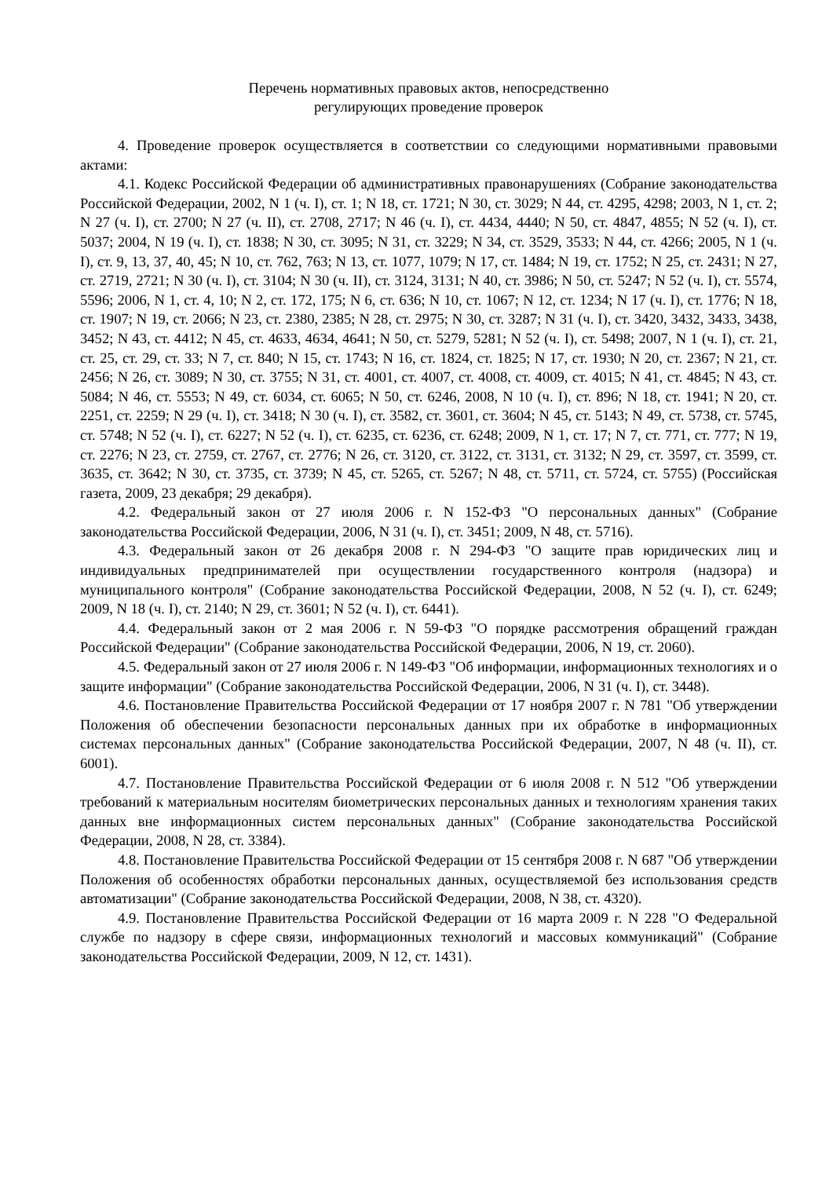Перечень нормативных правовых актов, непосредственно
регулирующих проведение проверок
4. Проведение проверок осуществляется в соответствии со следующими нормативными правовыми актами:
4.1. Кодекс Российской Федерации об административных правонарушениях (Собрание законодательства Российской Федерации, 2002, N 1 (ч. I), ст. 1; N 18, ст. 1721; N 30, ст. 3029; N 44, ст. 4295, 4298; 2003, N 1, ст. 2; N 27 (ч. I), ст. 2700; N 27 (ч. II), ст. 2708, 2717; N 46 (ч. I), ст. 4434, 4440; N 50, ст. 4847, 4855; N 52 (ч. I), ст. 5037; 2004, N 19 (ч. I), ст. 1838; N 30, ст. 3095; N 31, ст. 3229; N 34, ст. 3529, 3533; N 44, ст. 4266; 2005, N 1 (ч. I), ст. 9, 13, 37, 40, 45; N 10, ст. 762, 763; N 13, ст. 1077, 1079; N 17, ст. 1484; N 19, ст. 1752; N 25, ст. 2431; N 27, ст. 2719, 2721; N 30 (ч. I), ст. 3104; N 30 (ч. II), ст. 3124, 3131; N 40, ст. 3986; N 50, ст. 5247; N 52 (ч. I), ст. 5574, 5596; 2006, N 1, ст. 4, 10; N 2, ст. 172, 175; N 6, ст. 636; N 10, ст. 1067; N 12, ст. 1234; N 17 (ч. I), ст. 1776; N 18, ст. 1907; N 19, ст. 2066; N 23, ст. 2380, 2385; N 28, ст. 2975; N 30, ст. 3287; N 31 (ч. I), ст. 3420, 3432, 3433, 3438, 3452; N 43, ст. 4412; N 45, ст. 4633, 4634, 4641; N 50, ст. 5279, 5281; N 52 (ч. I), ст. 5498; 2007, N 1 (ч. I), ст. 21, ст. 25, ст. 29, ст. 33; N 7, ст. 840; N 15, ст. 1743; N 16, ст. 1824, ст. 1825; N 17, ст. 1930; N 20, ст. 2367; N 21, ст. 2456; N 26, ст. 3089; N 30, ст. 3755; N 31, ст. 4001, ст. 4007, ст. 4008, ст. 4009, ст. 4015; N 41, ст. 4845; N 43, ст. 5084; N 46, ст. 5553; N 49, ст. 6034, ст. 6065; N 50, ст. 6246, 2008, N 10 (ч. I), ст. 896; N 18, ст. 1941; N 20, ст. 2251, ст. 2259; N 29 (ч. I), ст. 3418; N 30 (ч. I), ст. 3582, ст. 3601, ст. 3604; N 45, ст. 5143; N 49, ст. 5738, ст. 5745, ст. 5748; N 52 (ч. I), ст. 6227; N 52 (ч. I), ст. 6235, ст. 6236, ст. 6248; 2009, N 1, ст. 17; N 7, ст. 771, ст. 777; N 19, ст. 2276; N 23, ст. 2759, ст. 2767, ст. 2776; N 26, ст. 3120, ст. 3122, ст. 3131, ст. 3132; N 29, ст. 3597, ст. 3599, ст. 3635, ст. 3642; N 30, ст. 3735, ст. 3739; N 45, ст. 5265, ст. 5267; N 48, ст. 5711, ст. 5724, ст. 5755) (Российская газета, 2009, 23 декабря; 29 декабря).
4.2. Федеральный закон от 27 июля 2006 г. N 152-ФЗ "О персональных данных" (Собрание законодательства Российской Федерации, 2006, N 31 (ч. I), ст. 3451; 2009, N 48, ст. 5716).
4.3. Федеральный закон от 26 декабря 2008 г. N 294-ФЗ "О защите прав юридических лиц и индивидуальных предпринимателей при осуществлении государственного контроля (надзора) и муниципального контроля" (Собрание законодательства Российской Федерации, 2008, N 52 (ч. I), ст. 6249; 2009, N 18 (ч. I), ст. 2140; N 29, ст. 3601; N 52 (ч. I), ст. 6441).
4.4. Федеральный закон от 2 мая 2006 г. N 59-ФЗ "О порядке рассмотрения обращений граждан Российской Федерации" (Собрание законодательства Российской Федерации, 2006, N 19, ст. 2060).
4.5. Федеральный закон от 27 июля 2006 г. N 149-ФЗ "Об информации, информационных технологиях и о защите информации" (Собрание законодательства Российской Федерации, 2006, N 31 (ч. I), ст. 3448).
4.6. Постановление Правительства Российской Федерации от 17 ноября 2007 г. N 781 "Об утверждении Положения об обеспечении безопасности персональных данных при их обработке в информационных системах персональных данных" (Собрание законодательства Российской Федерации, 2007, N 48 (ч. II), ст. 6001).
4.7. Постановление Правительства Российской Федерации от 6 июля 2008 г. N 512 "Об утверждении требований к материальным носителям биометрических персональных данных и технологиям хранения таких данных вне информационных систем персональных данных" (Собрание законодательства Российской Федерации, 2008, N 28, ст. 3384).
4.8. Постановление Правительства Российской Федерации от 15 сентября 2008 г. N 687 "Об утверждении Положения об особенностях обработки персональных данных, осуществляемой без использования средств автоматизации" (Собрание законодательства Российской Федерации, 2008, N 38, ст. 4320).
4.9. Постановление Правительства Российской Федерации от 16 марта 2009 г. N 228 "О Федеральной службе по надзору в сфере связи, информационных технологий и массовых коммуникаций" (Собрание законодательства Российской Федерации, 2009, N 12, ст. 1431).